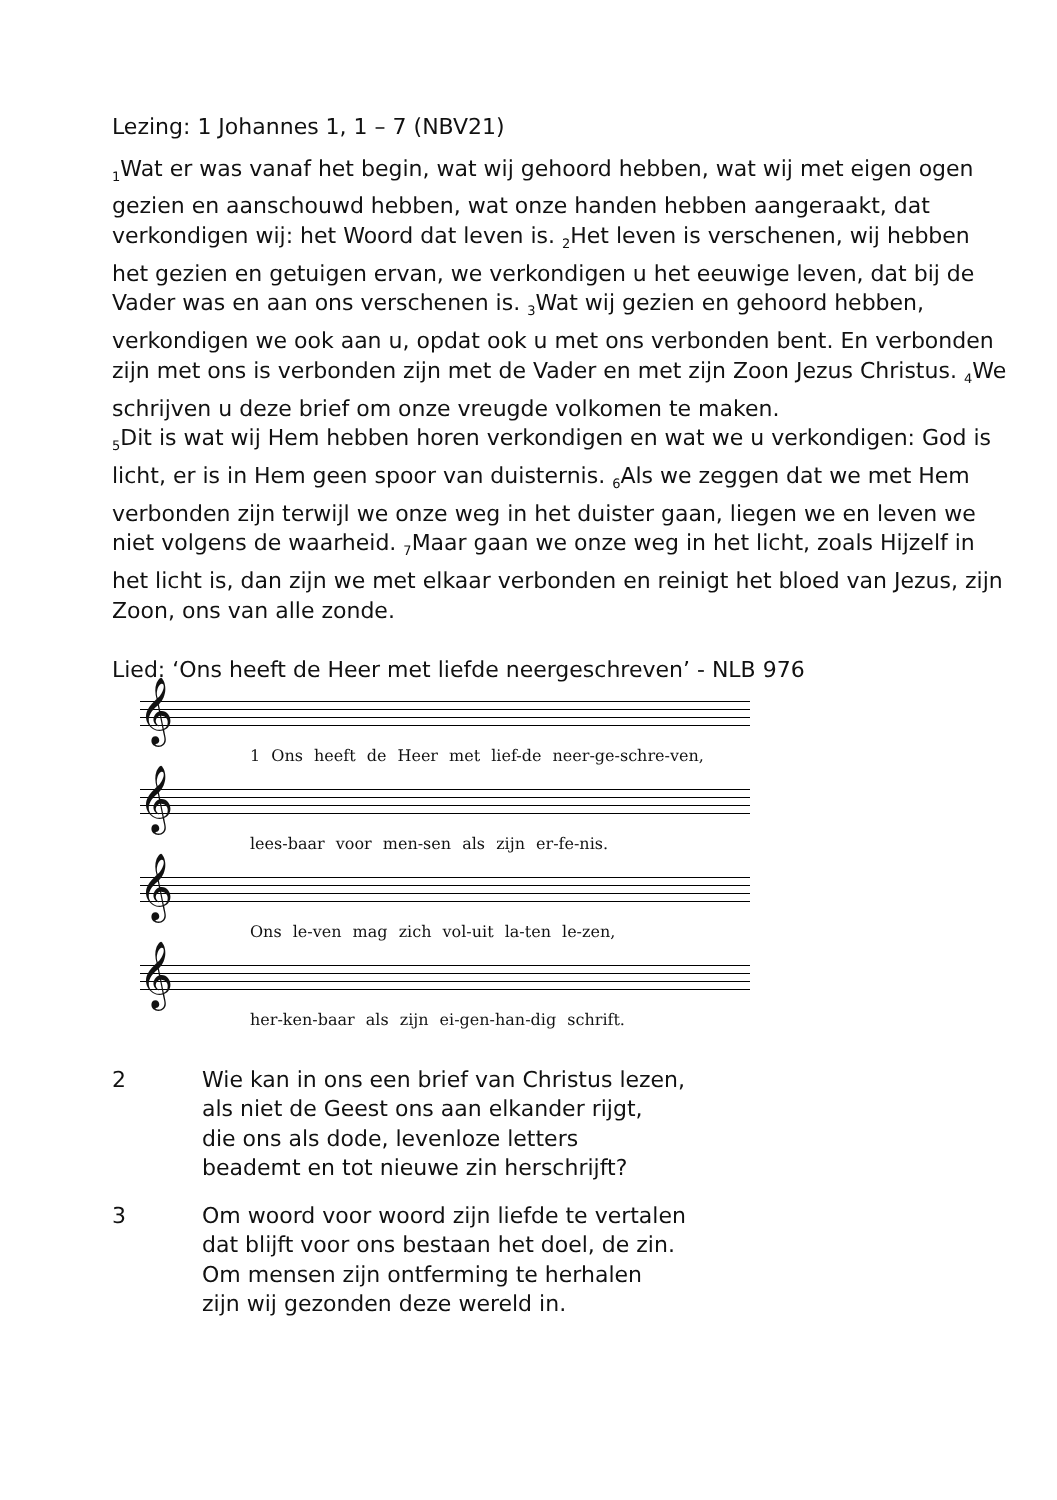Lezing: 1 Johannes 1, 1 – 7 (NBV21)
<sub>1</sub>Wat er was vanaf het begin, wat wij gehoord hebben, wat wij met eigen ogen gezien en aanschouwd hebben, wat onze handen hebben aangeraakt, dat verkondigen wij: het Woord dat leven is. <sub>2</sub>Het leven is verschenen, wij hebben het gezien en getuigen ervan, we verkondigen u het eeuwige leven, dat bij de Vader was en aan ons verschenen is. <sub>3</sub>Wat wij gezien en gehoord hebben, verkondigen we ook aan u, opdat ook u met ons verbonden bent. En verbonden zijn met ons is verbonden zijn met de Vader en met zijn Zoon Jezus Christus. <sub>4</sub>We schrijven u deze brief om onze vreugde volkomen te maken.
<sub>5</sub>Dit is wat wij Hem hebben horen verkondigen en wat we u verkondigen: God is licht, er is in Hem geen spoor van duisternis. <sub>6</sub>Als we zeggen dat we met Hem verbonden zijn terwijl we onze weg in het duister gaan, liegen we en leven we niet volgens de waarheid. <sub>7</sub>Maar gaan we onze weg in het licht, zoals Hijzelf in het licht is, dan zijn we met elkaar verbonden en reinigt het bloed van Jezus, zijn Zoon, ons van alle zonde.
Lied: ‘Ons heeft de Heer met liefde neergeschreven’ - NLB 976
𝄞
1 Ons heeft de Heer met lief-de neer-ge-schre-ven,
𝄞
lees-baar voor men-sen als zijn er-fe-nis.
𝄞
Ons le-ven mag zich vol-uit la-ten le-zen,
𝄞
her-ken-baar als zijn ei-gen-han-dig schrift.
2 Wie kan in ons een brief van Christus lezen,
als niet de Geest ons aan elkander rijgt,
die ons als dode, levenloze letters
beademt en tot nieuwe zin herschrijft?
3 Om woord voor woord zijn liefde te vertalen
dat blijft voor ons bestaan het doel, de zin.
Om mensen zijn ontferming te herhalen
zijn wij gezonden deze wereld in.